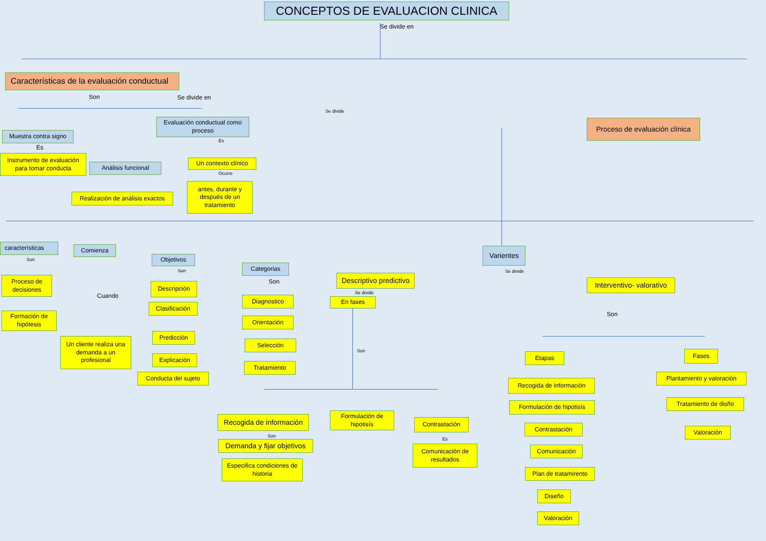CONCEPTOS DE EVALUACION CLINICA
Se divide en
Características de la evaluación conductual
Son Se divide en
Se divide
Proceso de evaluación clínica
Muestra contra signo
Es
Instrumento de evaluación para tomar conducta
Análisis funcional
Realización de análisis exactos
Evaluación conductual como proceso
Es
Un contexto clínico
Ocurre
antes, durante y después de un tratamiento
características
Son
Proceso de decisiones
Formación de hipótesis
Comienza
Cuando
Un cliente realiza una demanda a un profesional
Objetivos
Son
Descripción
Clasificación
Predicción
Explicación
Conducta del sujeto
Categorias
Son
Diagnostico
Orientación
Selección
Tratamiento
Descriptivo predictivo
Se divide
En fases
Son
Varientes
Se divide
Interventivo- valorativo
Son
Recogida de información
Son
Demanda y fijar objetivos
Especifica condiciones de historia
Formulación de hipotisís
Contrastación
Es
Comunicación de resultados
Etapas
Recogida de información
Formulación de hipotisís
Contrastación
Comunicación
Plan de tratamirento
Diseño
Valoración
Fases
Plantamiento y valoración
Tratamiento de disño
Valoración